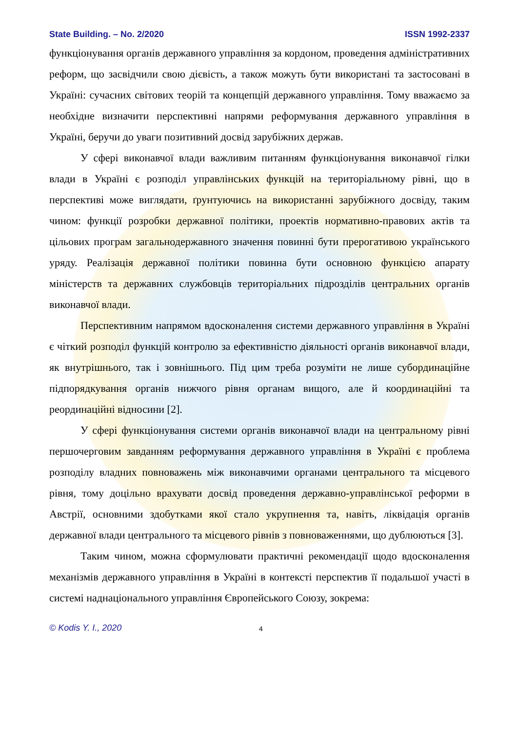State Building. – No. 2/2020 ISSN 1992-2337
функціонування органів державного управління за кордоном, проведення адміністративних реформ, що засвідчили свою дієвість, а також можуть бути використані та застосовані в Україні: сучасних світових теорій та концепцій державного управління. Тому вважаємо за необхідне визначити перспективні напрями реформування державного управління в Україні, беручи до уваги позитивний досвід зарубіжних держав.
У сфері виконавчої влади важливим питанням функціонування виконавчої гілки влади в Україні є розподіл управлінських функцій на територіальному рівні, що в перспективі може виглядати, ґрунтуючись на використанні зарубіжного досвіду, таким чином: функції розробки державної політики, проектів нормативно-правових актів та цільових програм загальнодержавного значення повинні бути прерогативою українського уряду. Реалізація державної політики повинна бути основною функцією апарату міністерств та державних службовців територіальних підрозділів центральних органів виконавчої влади.
Перспективним напрямом вдосконалення системи державного управління в Україні є чіткий розподіл функцій контролю за ефективністю діяльності органів виконавчої влади, як внутрішнього, так і зовнішнього. Під цим треба розуміти не лише субординаційне підпорядкування органів нижчого рівня органам вищого, але й координаційні та реординаційні відносини [2].
У сфері функціонування системи органів виконавчої влади на центральному рівні першочерговим завданням реформування державного управління в Україні є проблема розподілу владних повноважень між виконавчими органами центрального та місцевого рівня, тому доцільно врахувати досвід проведення державно-управлінської реформи в Австрії, основними здобутками якої стало укрупнення та, навіть, ліквідація органів державної влади центрального та місцевого рівнів з повноваженнями, що дублюються [3].
Таким чином, можна сформулювати практичні рекомендації щодо вдосконалення механізмів державного управління в Україні в контексті перспектив її подальшої участі в системі наднаціонального управління Європейського Союзу, зокрема:
© Kodis Y. I., 2020 4